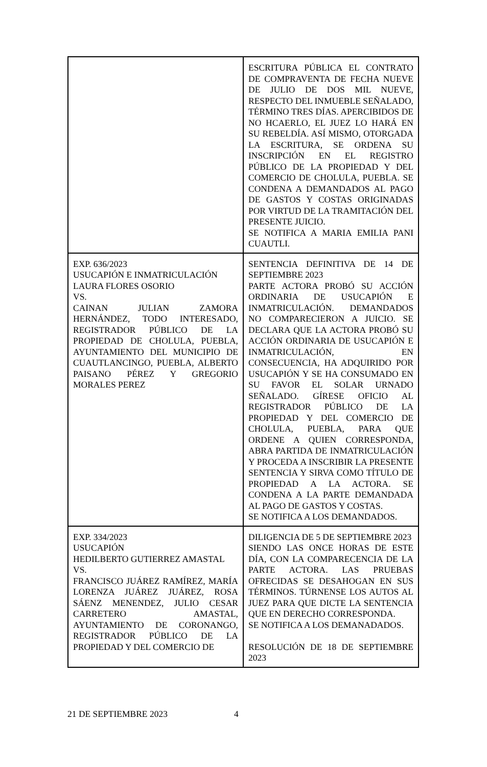| | ESCRITURA PÚBLICA EL CONTRATO DE COMPRAVENTA DE FECHA NUEVE DE JULIO DE DOS MIL NUEVE, RESPECTO DEL INMUEBLE SEÑALADO, TÉRMINO TRES DÍAS. APERCIBIDOS DE NO HCAERLO, EL JUEZ LO HARÁ EN SU REBELDÍA. ASÍ MISMO, OTORGADA LA ESCRITURA, SE ORDENA SU INSCRIPCIÓN EN EL REGISTRO PÚBLICO DE LA PROPIEDAD Y DEL COMERCIO DE CHOLULA, PUEBLA. SE CONDENA A DEMANDADOS AL PAGO DE GASTOS Y COSTAS ORIGINADAS POR VIRTUD DE LA TRAMITACIÓN DEL PRESENTE JUICIO. SE NOTIFICA A MARIA EMILIA PANI CUAUTLI. |
| EXP. 636/2023 USUCAPIÓN E INMATRICULACIÓN LAURA FLORES OSORIO VS. CAINAN JULIAN ZAMORA HERNÁNDEZ, TODO INTERESADO, REGISTRADOR PÚBLICO DE LA PROPIEDAD DE CHOLULA, PUEBLA, AYUNTAMIENTO DEL MUNICIPIO DE CUAUTLANCINGO, PUEBLA, ALBERTO PAISANO PÉREZ Y GREGORIO MORALES PEREZ | SENTENCIA DEFINITIVA DE 14 DE SEPTIEMBRE 2023 PARTE ACTORA PROBÓ SU ACCIÓN ORDINARIA DE USUCAPIÓN E INMATRICULACIÓN. DEMANDADOS NO COMPARECIERON A JUICIO. SE DECLARA QUE LA ACTORA PROBÓ SU ACCIÓN ORDINARIA DE USUCAPIÓN E INMATRICULACIÓN, EN CONSECUENCIA, HA ADQUIRIDO POR USUCAPIÓN Y SE HA CONSUMADO EN SU FAVOR EL SOLAR URNADO SEÑALADO. GÍRESE OFICIO AL REGISTRADOR PÚBLICO DE LA PROPIEDAD Y DEL COMERCIO DE CHOLULA, PUEBLA, PARA QUE ORDENE A QUIEN CORRESPONDA, ABRA PARTIDA DE INMATRICULACIÓN Y PROCEDA A INSCRIBIR LA PRESENTE SENTENCIA Y SIRVA COMO TÍTULO DE PROPIEDAD A LA ACTORA. SE CONDENA A LA PARTE DEMANDADA AL PAGO DE GASTOS Y COSTAS. SE NOTIFICA A LOS DEMANDADOS. |
| EXP. 334/2023 USUCAPIÓN HEDILBERTO GUTIERREZ AMASTAL VS. FRANCISCO JUÁREZ RAMÍREZ, MARÍA LORENZA JUÁREZ JUÁREZ, ROSA SÁENZ MENENDEZ, JULIO CESAR CARRETERO AMASTAL, AYUNTAMIENTO DE CORONANGO, REGISTRADOR PÚBLICO DE LA PROPIEDAD Y DEL COMERCIO DE | DILIGENCIA DE 5 DE SEPTIEMBRE 2023 SIENDO LAS ONCE HORAS DE ESTE DÍA, CON LA COMPARECENCIA DE LA PARTE ACTORA. LAS PRUEBAS OFRECIDAS SE DESAHOGAN EN SUS TÉRMINOS. TÚRNENSE LOS AUTOS AL JUEZ PARA QUE DICTE LA SENTENCIA QUE EN DERECHO CORRESPONDA. SE NOTIFICA A LOS DEMANADADOS. RESOLUCIÓN DE 18 DE SEPTIEMBRE 2023 |
21 DE SEPTIEMBRE 2023 4